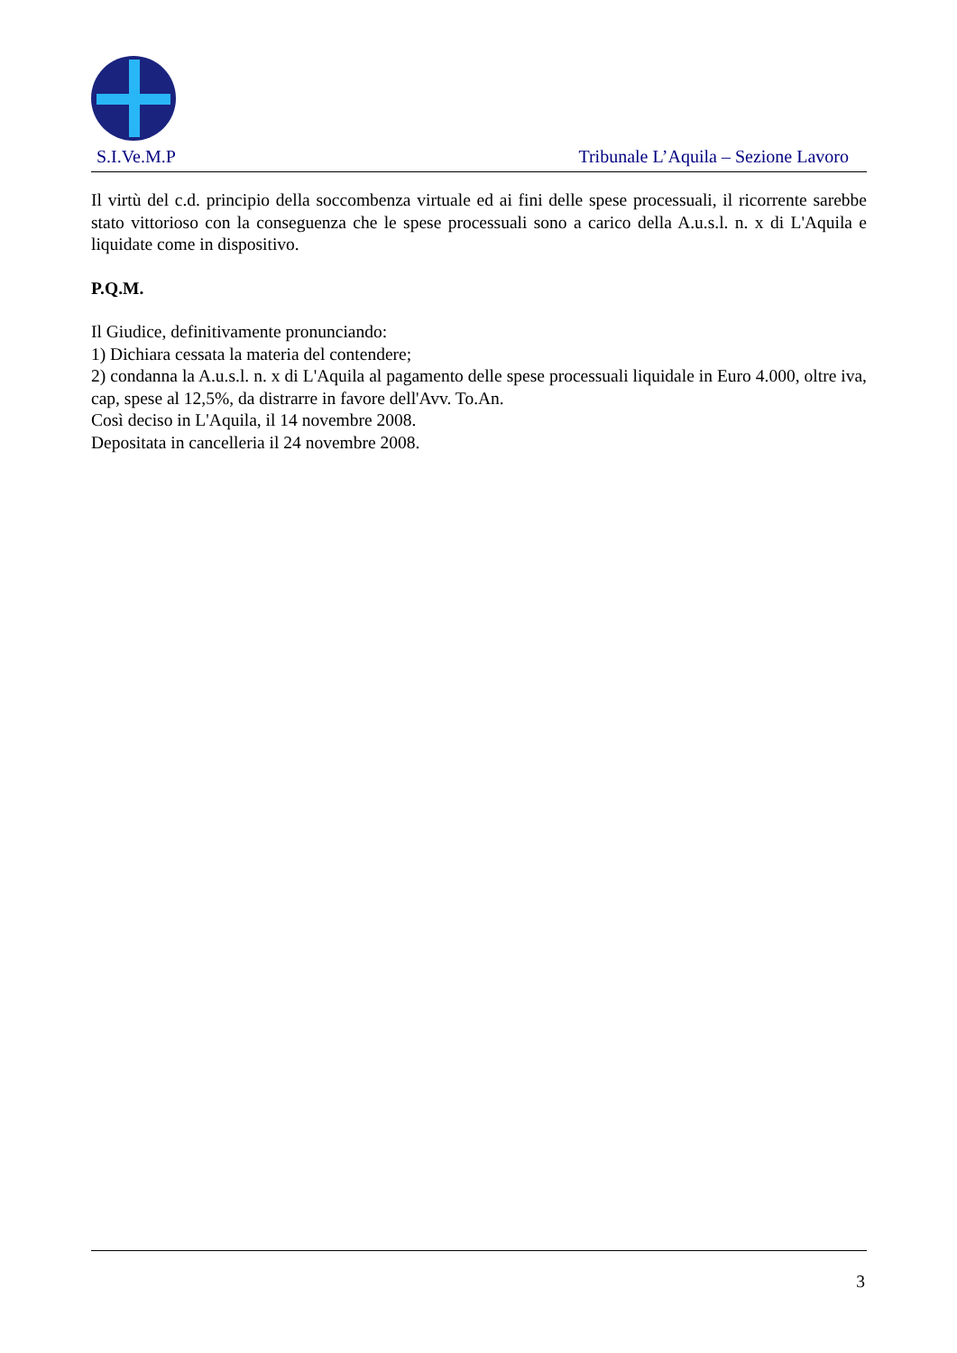S.I.Ve.M.P Tribunale L’Aquila – Sezione Lavoro
Il virtù del c.d. principio della soccombenza virtuale ed ai fini delle spese processuali, il ricorrente sarebbe stato vittorioso con la conseguenza che le spese processuali sono a carico della A.u.s.l. n. x di L'Aquila e liquidate come in dispositivo.
P.Q.M.
Il Giudice, definitivamente pronunciando:
1) Dichiara cessata la materia del contendere;
2) condanna la A.u.s.l. n. x di L'Aquila al pagamento delle spese processuali liquidale in Euro 4.000, oltre iva, cap, spese al 12,5%, da distrarre in favore dell'Avv. To.An.
Così deciso in L'Aquila, il 14 novembre 2008.
Depositata in cancelleria il 24 novembre 2008.
3